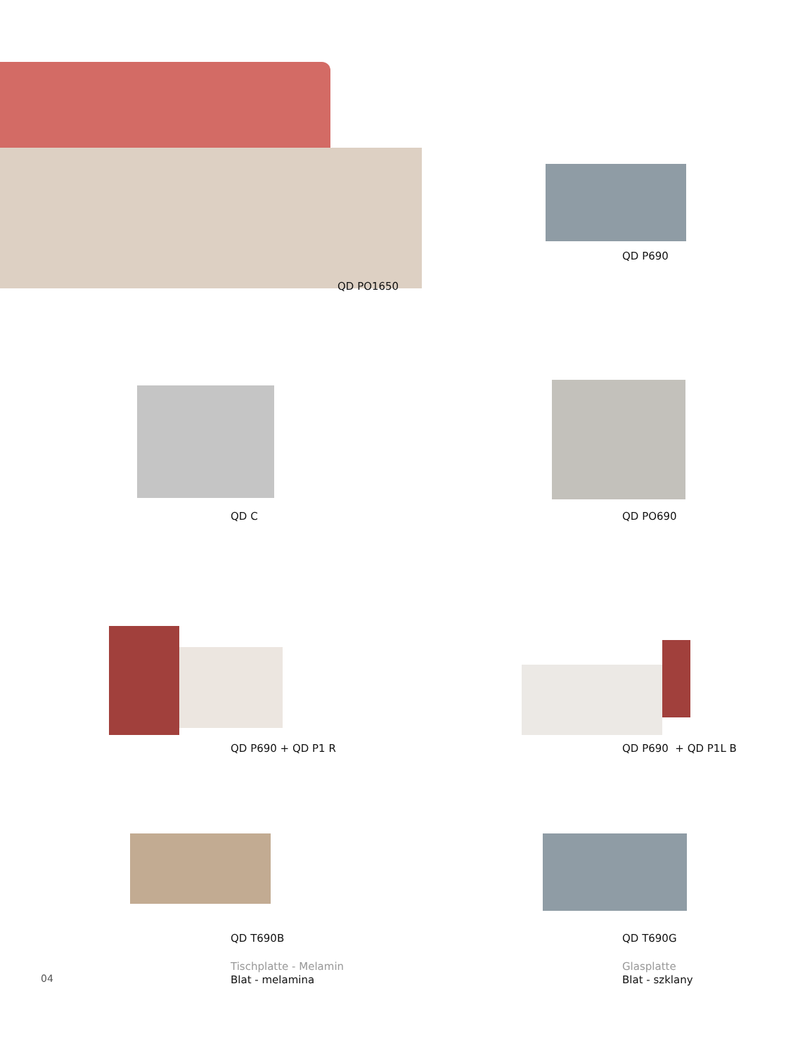QD PO1650
QD P690
QD C QD PO690
QD P690 + QD P1 R QD P690 + QD P1L B
QD T690B
Tischplatte - Melamin
Blat - melamina
QD T690G
Glasplatte
Blat - szklany
04